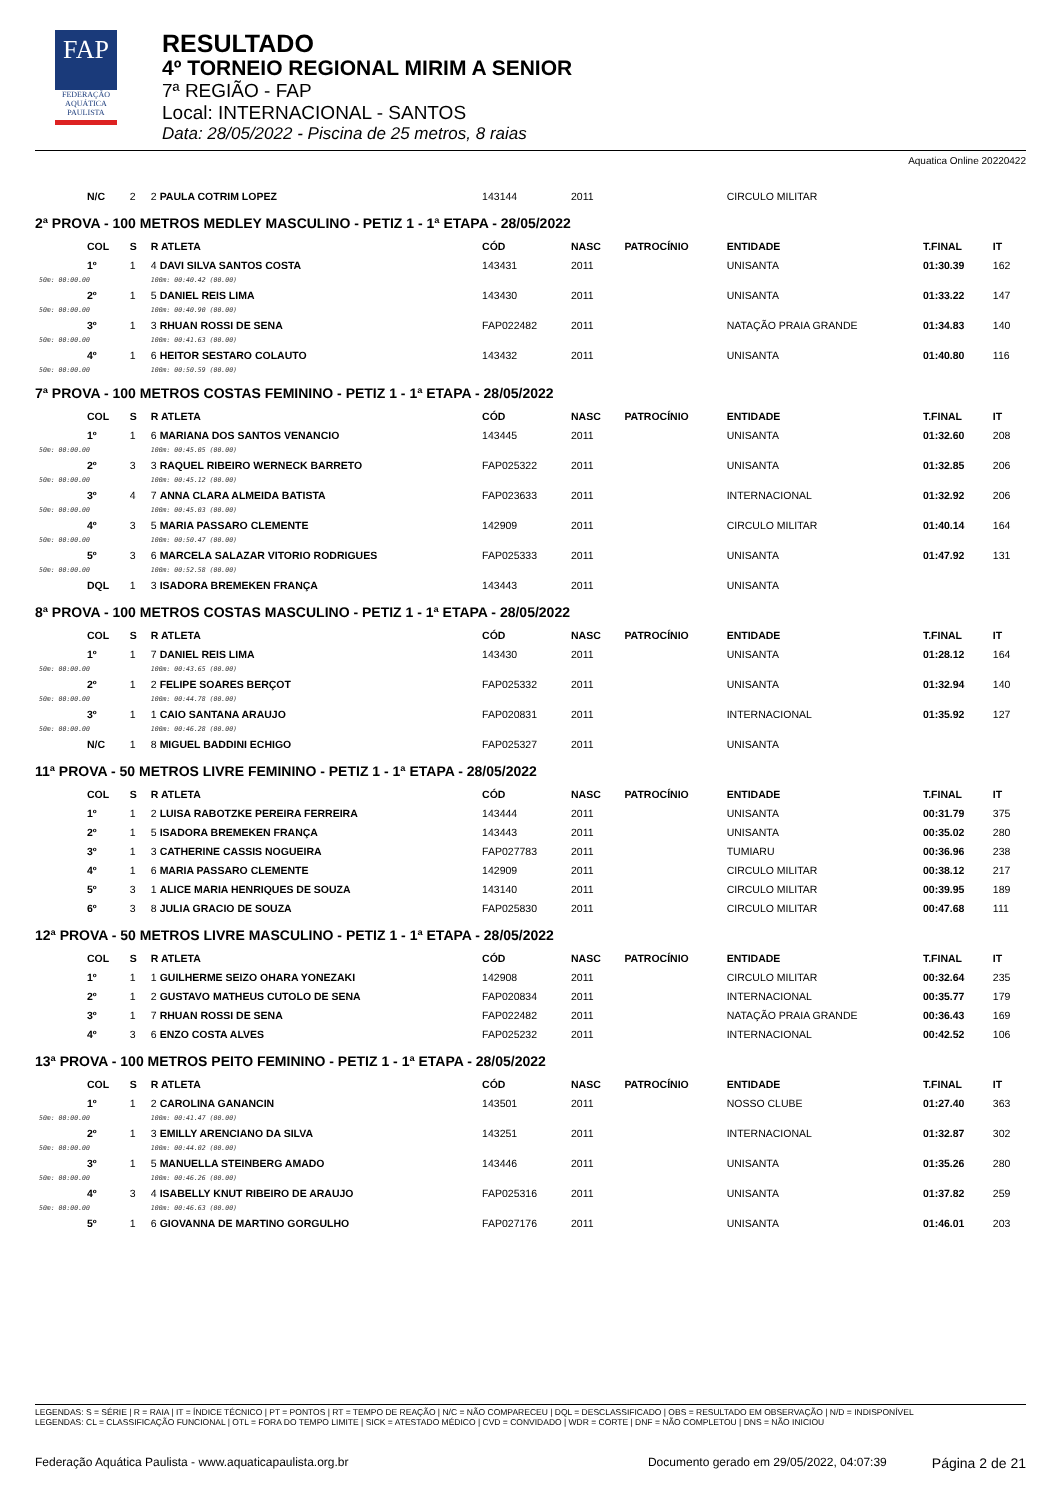FAP
FEDERAÇÃO
AQUÁTICA
PAULISTA
RESULTADO
4º TORNEIO REGIONAL MIRIM A SENIOR
7ª REGIÃO - FAP
Local: INTERNACIONAL - SANTOS
Data: 28/05/2022 - Piscina de 25 metros, 8 raias
Aquatica Online 20220422
| | N/C | 2 | 2 PAULA COTRIM LOPEZ | 143144 | 2011 | | CIRCULO MILITAR | | |
| 2ª PROVA - 100 METROS MEDLEY MASCULINO - PETIZ 1 - 1ª ETAPA - 28/05/2022 | | | | | | | | | |
| | COL | S | R ATLETA | CÓD | NASC | PATROCÍNIO | ENTIDADE | T.FINAL | IT |
| | 1º | 1 | 4 DAVI SILVA SANTOS COSTA | 143431 | 2011 | | UNISANTA | 01:30.39 | 162 |
| 50m: 00:00.00 | | | 100m: 00:40.42 (00.00) | | | | | | |
| | 2º | 1 | 5 DANIEL REIS LIMA | 143430 | 2011 | | UNISANTA | 01:33.22 | 147 |
| 50m: 00:00.00 | | | 100m: 00:40.90 (00.00) | | | | | | |
| | 3º | 1 | 3 RHUAN ROSSI DE SENA | FAP022482 | 2011 | | NATAÇÃO PRAIA GRANDE | 01:34.83 | 140 |
| 50m: 00:00.00 | | | 100m: 00:41.63 (00.00) | | | | | | |
| | 4º | 1 | 6 HEITOR SESTARO COLAUTO | 143432 | 2011 | | UNISANTA | 01:40.80 | 116 |
| 50m: 00:00.00 | | | 100m: 00:50.59 (00.00) | | | | | | |
| 7ª PROVA - 100 METROS COSTAS FEMININO - PETIZ 1 - 1ª ETAPA - 28/05/2022 | | | | | | | | | |
| | COL | S | R ATLETA | CÓD | NASC | PATROCÍNIO | ENTIDADE | T.FINAL | IT |
| | 1º | 1 | 6 MARIANA DOS SANTOS VENANCIO | 143445 | 2011 | | UNISANTA | 01:32.60 | 208 |
| 50m: 00:00.00 | | | 100m: 00:45.05 (00.00) | | | | | | |
| | 2º | 3 | 3 RAQUEL RIBEIRO WERNECK BARRETO | FAP025322 | 2011 | | UNISANTA | 01:32.85 | 206 |
| 50m: 00:00.00 | | | 100m: 00:45.12 (00.00) | | | | | | |
| | 3º | 4 | 7 ANNA CLARA ALMEIDA BATISTA | FAP023633 | 2011 | | INTERNACIONAL | 01:32.92 | 206 |
| 50m: 00:00.00 | | | 100m: 00:45.03 (00.00) | | | | | | |
| | 4º | 3 | 5 MARIA PASSARO CLEMENTE | 142909 | 2011 | | CIRCULO MILITAR | 01:40.14 | 164 |
| 50m: 00:00.00 | | | 100m: 00:50.47 (00.00) | | | | | | |
| | 5º | 3 | 6 MARCELA SALAZAR VITORIO RODRIGUES | FAP025333 | 2011 | | UNISANTA | 01:47.92 | 131 |
| 50m: 00:00.00 | | | 100m: 00:52.58 (00.00) | | | | | | |
| | DQL | 1 | 3 ISADORA BREMEKEN FRANÇA | 143443 | 2011 | | UNISANTA | | |
| 8ª PROVA - 100 METROS COSTAS MASCULINO - PETIZ 1 - 1ª ETAPA - 28/05/2022 | | | | | | | | | |
| | COL | S | R ATLETA | CÓD | NASC | PATROCÍNIO | ENTIDADE | T.FINAL | IT |
| | 1º | 1 | 7 DANIEL REIS LIMA | 143430 | 2011 | | UNISANTA | 01:28.12 | 164 |
| 50m: 00:00.00 | | | 100m: 00:43.65 (00.00) | | | | | | |
| | 2º | 1 | 2 FELIPE SOARES BERÇOT | FAP025332 | 2011 | | UNISANTA | 01:32.94 | 140 |
| 50m: 00:00.00 | | | 100m: 00:44.78 (00.00) | | | | | | |
| | 3º | 1 | 1 CAIO SANTANA ARAUJO | FAP020831 | 2011 | | INTERNACIONAL | 01:35.92 | 127 |
| 50m: 00:00.00 | | | 100m: 00:46.28 (00.00) | | | | | | |
| | N/C | 1 | 8 MIGUEL BADDINI ECHIGO | FAP025327 | 2011 | | UNISANTA | | |
| 11ª PROVA - 50 METROS LIVRE FEMININO - PETIZ 1 - 1ª ETAPA - 28/05/2022 | | | | | | | | | |
| | COL | S | R ATLETA | CÓD | NASC | PATROCÍNIO | ENTIDADE | T.FINAL | IT |
| | 1º | 1 | 2 LUISA RABOTZKE PEREIRA FERREIRA | 143444 | 2011 | | UNISANTA | 00:31.79 | 375 |
| | 2º | 1 | 5 ISADORA BREMEKEN FRANÇA | 143443 | 2011 | | UNISANTA | 00:35.02 | 280 |
| | 3º | 1 | 3 CATHERINE CASSIS NOGUEIRA | FAP027783 | 2011 | | TUMIARU | 00:36.96 | 238 |
| | 4º | 1 | 6 MARIA PASSARO CLEMENTE | 142909 | 2011 | | CIRCULO MILITAR | 00:38.12 | 217 |
| | 5º | 3 | 1 ALICE MARIA HENRIQUES DE SOUZA | 143140 | 2011 | | CIRCULO MILITAR | 00:39.95 | 189 |
| | 6º | 3 | 8 JULIA GRACIO DE SOUZA | FAP025830 | 2011 | | CIRCULO MILITAR | 00:47.68 | 111 |
| 12ª PROVA - 50 METROS LIVRE MASCULINO - PETIZ 1 - 1ª ETAPA - 28/05/2022 | | | | | | | | | |
| | COL | S | R ATLETA | CÓD | NASC | PATROCÍNIO | ENTIDADE | T.FINAL | IT |
| | 1º | 1 | 1 GUILHERME SEIZO OHARA YONEZAKI | 142908 | 2011 | | CIRCULO MILITAR | 00:32.64 | 235 |
| | 2º | 1 | 2 GUSTAVO MATHEUS CUTOLO DE SENA | FAP020834 | 2011 | | INTERNACIONAL | 00:35.77 | 179 |
| | 3º | 1 | 7 RHUAN ROSSI DE SENA | FAP022482 | 2011 | | NATAÇÃO PRAIA GRANDE | 00:36.43 | 169 |
| | 4º | 3 | 6 ENZO COSTA ALVES | FAP025232 | 2011 | | INTERNACIONAL | 00:42.52 | 106 |
| 13ª PROVA - 100 METROS PEITO FEMININO - PETIZ 1 - 1ª ETAPA - 28/05/2022 | | | | | | | | | |
| | COL | S | R ATLETA | CÓD | NASC | PATROCÍNIO | ENTIDADE | T.FINAL | IT |
| | 1º | 1 | 2 CAROLINA GANANCIN | 143501 | 2011 | | NOSSO CLUBE | 01:27.40 | 363 |
| 50m: 00:00.00 | | | 100m: 00:41.47 (00.00) | | | | | | |
| | 2º | 1 | 3 EMILLY ARENCIANO DA SILVA | 143251 | 2011 | | INTERNACIONAL | 01:32.87 | 302 |
| 50m: 00:00.00 | | | 100m: 00:44.02 (00.00) | | | | | | |
| | 3º | 1 | 5 MANUELLA STEINBERG AMADO | 143446 | 2011 | | UNISANTA | 01:35.26 | 280 |
| 50m: 00:00.00 | | | 100m: 00:46.26 (00.00) | | | | | | |
| | 4º | 3 | 4 ISABELLY KNUT RIBEIRO DE ARAUJO | FAP025316 | 2011 | | UNISANTA | 01:37.82 | 259 |
| 50m: 00:00.00 | | | 100m: 00:46.63 (00.00) | | | | | | |
| | 5º | 1 | 6 GIOVANNA DE MARTINO GORGULHO | FAP027176 | 2011 | | UNISANTA | 01:46.01 | 203 |
LEGENDAS: S = SÉRIE | R = RAIA | IT = ÍNDICE TÉCNICO | PT = PONTOS | RT = TEMPO DE REAÇÃO | N/C = NÃO COMPARECEU | DQL = DESCLASSIFICADO | OBS = RESULTADO EM OBSERVAÇÃO | N/D = INDISPONÍVEL
LEGENDAS: CL = CLASSIFICAÇÃO FUNCIONAL | OTL = FORA DO TEMPO LIMITE | SICK = ATESTADO MÉDICO | CVD = CONVIDADO | WDR = CORTE | DNF = NÃO COMPLETOU | DNS = NÃO INICIOU
Federação Aquática Paulista - www.aquaticapaulista.org.br Documento gerado em 29/05/2022, 04:07:39 Página 2 de 21